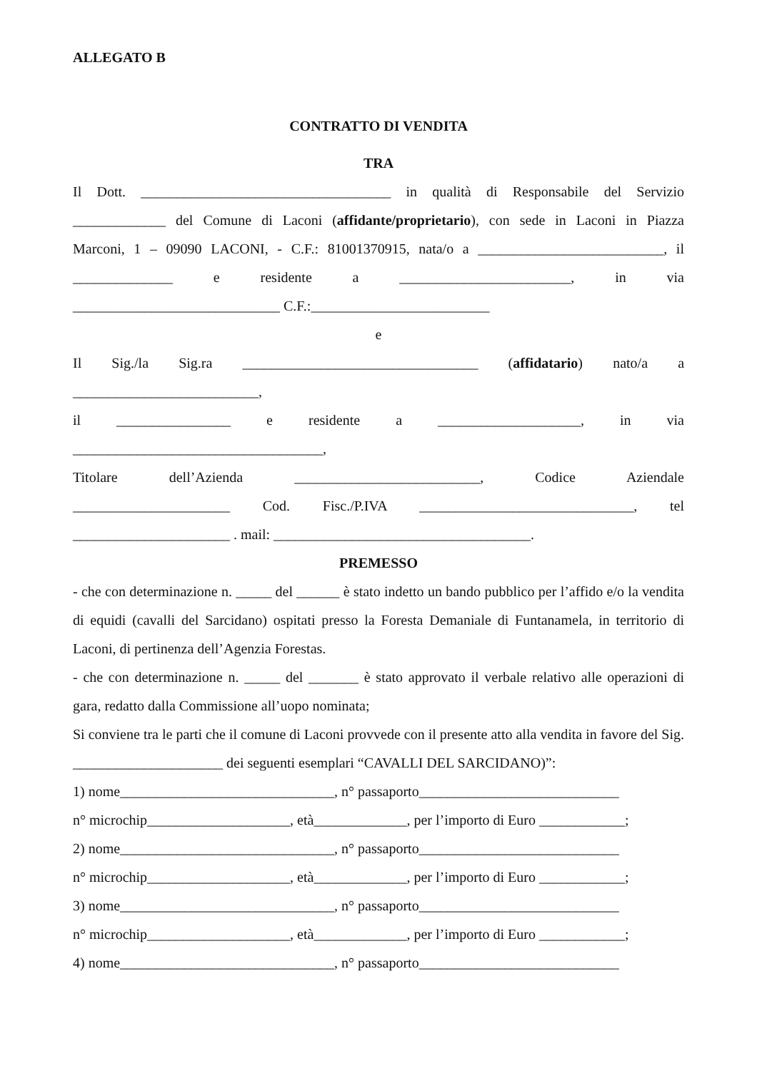ALLEGATO B
CONTRATTO DI VENDITA
TRA
Il Dott. ___________________________________ in qualità di Responsabile del Servizio
_____________ del Comune di Laconi (affidante/proprietario), con sede in Laconi in Piazza
Marconi, 1 – 09090 LACONI, - C.F.: 81001370915, nata/o a __________________________, il
______________ e residente a ________________________, in via
_____________________________ C.F.:_________________________
e
Il Sig./la Sig.ra _________________________________ (affidatario) nato/a a
__________________________,
il ________________ e residente a ____________________, in via
___________________________________,
Titolare dell’Azienda __________________________, Codice Aziendale
______________________ Cod. Fisc./P.IVA ______________________________, tel
______________________ . mail: ____________________________________.
PREMESSO
- che con determinazione n. _____ del ______ è stato indetto un bando pubblico per l’affido e/o la vendita di equidi (cavalli del Sarcidano) ospitati presso la Foresta Demaniale di Funtanamela, in territorio di Laconi, di pertinenza dell’Agenzia Forestas.
- che con determinazione n. _____ del _______ è stato approvato il verbale relativo alle operazioni di gara, redatto dalla Commissione all’uopo nominata;
Si conviene tra le parti che il comune di Laconi provvede con il presente atto alla vendita in favore del Sig. _____________________ dei seguenti esemplari “CAVALLI DEL SARCIDANO)”:
1) nome______________________________, n° passaporto____________________________
n° microchip____________________, età_____________, per l’importo di Euro ____________;
2) nome______________________________, n° passaporto____________________________
n° microchip____________________, età_____________, per l’importo di Euro ____________;
3) nome______________________________, n° passaporto____________________________
n° microchip____________________, età_____________, per l’importo di Euro ____________;
4) nome______________________________, n° passaporto____________________________